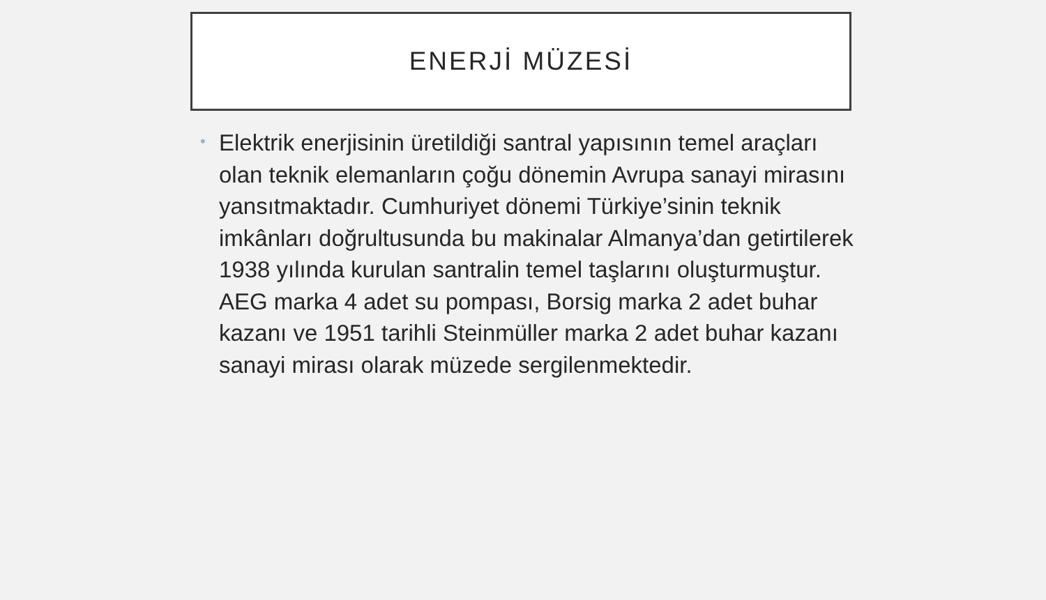ENERJİ MÜZESİ
•
Elektrik enerjisinin üretildiği santral yapısının temel araçları olan teknik elemanların çoğu dönemin Avrupa sanayi mirasını yansıtmaktadır. Cumhuriyet dönemi Türkiye’sinin teknik imkânları doğrultusunda bu makinalar Almanya’dan getirtilerek 1938 yılında kurulan santralin temel taşlarını oluşturmuştur. AEG marka 4 adet su pompası, Borsig marka 2 adet buhar kazanı ve 1951 tarihli Steinmüller marka 2 adet buhar kazanı sanayi mirası olarak müzede sergilenmektedir.